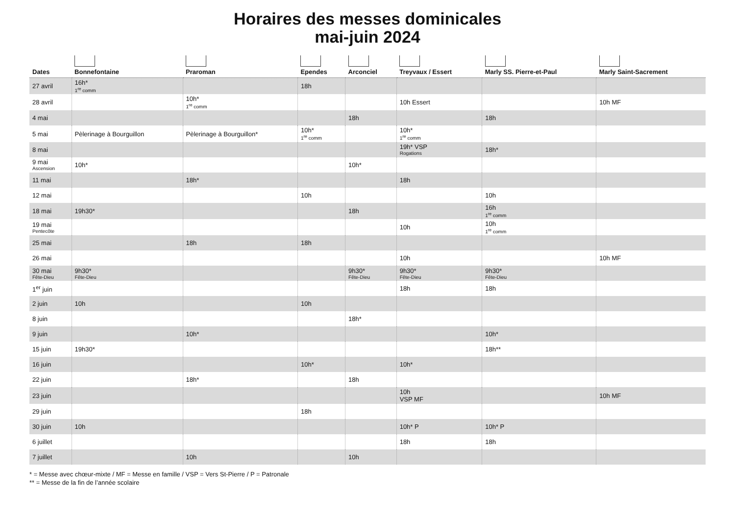Horaires des messes dominicales
mai-juin 2024
| Dates | Bonnefontaine | Praroman | Ependes | Arconciel | Treyvaux / Essert | Marly SS. Pierre-et-Paul | Marly Saint-Sacrement |
| --- | --- | --- | --- | --- | --- | --- | --- |
| 27 avril | 16h* 1<sup>re</sup> comm | | 18h | | | | |
| 28 avril | | 10h* 1<sup>re</sup> comm | | | 10h Essert | | 10h MF |
| 4 mai | | | | 18h | | 18h | |
| 5 mai | Pèlerinage à Bourguillon | Pèlerinage à Bourguillon* | 10h* 1<sup>re</sup> comm | | 10h* 1<sup>re</sup> comm | | |
| 8 mai | | | | | 19h* VSP Rogations | 18h* | |
| 9 mai Ascension | 10h* | | | 10h* | | | |
| 11 mai | | 18h* | | | 18h | | |
| 12 mai | | | 10h | | | 10h | |
| 18 mai | 19h30* | | | 18h | | 16h 1<sup>re</sup> comm | |
| 19 mai Pentecôte | | | | | 10h | 10h 1<sup>re</sup> comm | |
| 25 mai | | 18h | 18h | | | | |
| 26 mai | | | | | 10h | | 10h MF |
| 30 mai Fête-Dieu | 9h30* Fête-Dieu | | | 9h30* Fête-Dieu | 9h30* Fête-Dieu | 9h30* Fête-Dieu | |
| 1<sup>er</sup> juin | | | | | 18h | 18h | |
| 2 juin | 10h | | 10h | | | | |
| 8 juin | | | | 18h* | | | |
| 9 juin | | 10h* | | | | 10h* | |
| 15 juin | 19h30* | | | | | 18h** | |
| 16 juin | | | 10h* | | 10h* | | |
| 22 juin | | 18h* | | 18h | | | |
| 23 juin | | | | | 10h VSP MF | | 10h MF |
| 29 juin | | | 18h | | | | |
| 30 juin | 10h | | | | 10h* P | 10h* P | |
| 6 juillet | | | | | 18h | 18h | |
| 7 juillet | | 10h | | 10h | | | |
* = Messe avec chœur-mixte / MF = Messe en famille / VSP = Vers St-Pierre / P = Patronale
** = Messe de la fin de l’année scolaire